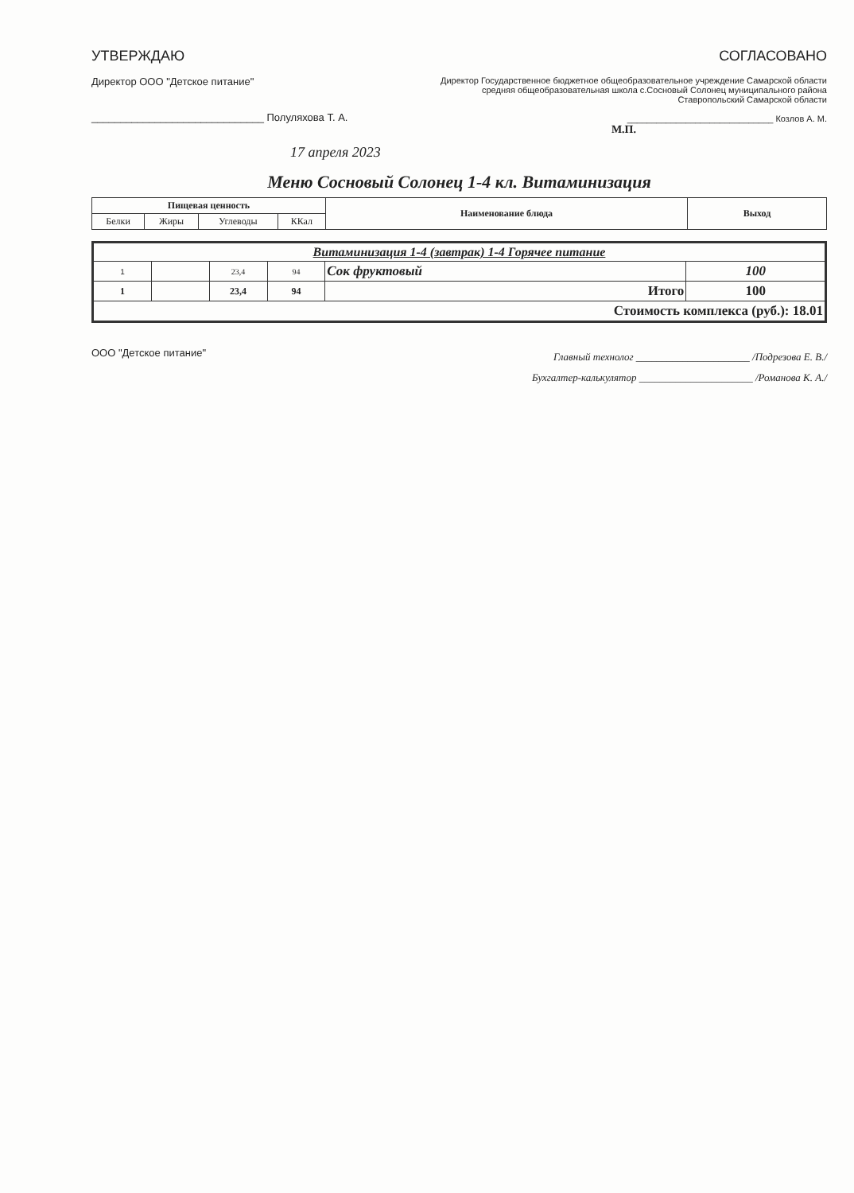УТВЕРЖДАЮ
Директор ООО "Детское питание"
______________________________ Полуляхова Т. А.
СОГЛАСОВАНО
Директор Государственное бюджетное общеобразовательное учреждение Самарской области средняя общеобразовательная школа с.Сосновый Солонец муниципального района Ставропольский Самарской области
______________________________ Козлов А. М.
М.П.
17 апреля 2023
Меню Сосновый Солонец 1-4 кл. Витаминизация
| Пищевая ценность | | | | Наименование блюда | Выход |
| --- | --- | --- | --- | --- | --- |
| Белки | Жиры | Углеводы | ККал | | |
| Витаминизация 1-4 (завтрак) 1-4 Горячее питание | | | | | |
| 1 | | 23,4 | 94 | Сок фруктовый | 100 |
| 1 | | 23,4 | 94 | Итого | 100 |
| Стоимость комплекса (руб.): 18.01 | | | | | |
ООО "Детское питание"
Главный технолог ______________________ /Подрезова Е. В./
Бухгалтер-калькулятор ______________________ /Романова К. А./